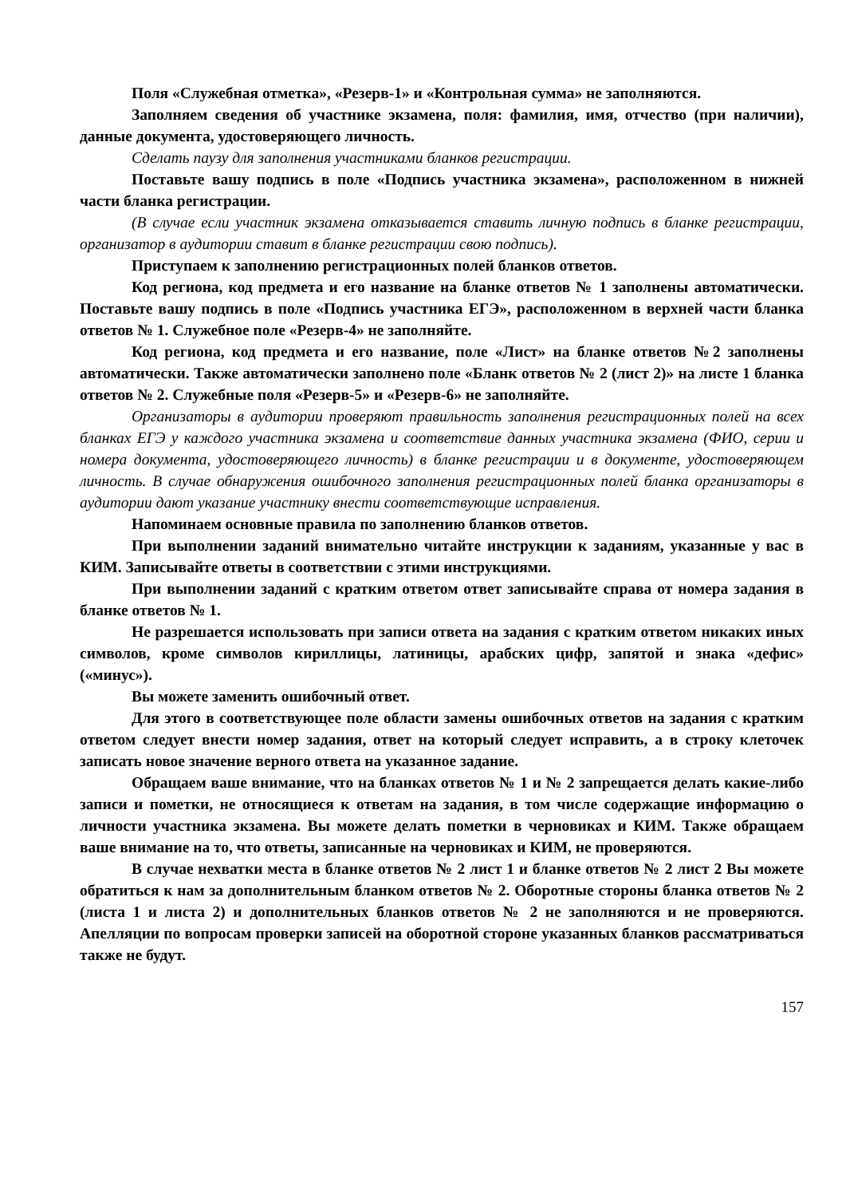Поля «Служебная отметка», «Резерв-1» и «Контрольная сумма» не заполняются.
Заполняем сведения об участнике экзамена, поля: фамилия, имя, отчество (при наличии), данные документа, удостоверяющего личность.
Сделать паузу для заполнения участниками бланков регистрации.
Поставьте вашу подпись в поле «Подпись участника экзамена», расположенном в нижней части бланка регистрации.
(В случае если участник экзамена отказывается ставить личную подпись в бланке регистрации, организатор в аудитории ставит в бланке регистрации свою подпись).
Приступаем к заполнению регистрационных полей бланков ответов.
Код региона, код предмета и его название на бланке ответов № 1 заполнены автоматически. Поставьте вашу подпись в поле «Подпись участника ЕГЭ», расположенном в верхней части бланка ответов № 1. Служебное поле «Резерв-4» не заполняйте.
Код региона, код предмета и его название, поле «Лист» на бланке ответов №2 заполнены автоматически. Также автоматически заполнено поле «Бланк ответов № 2 (лист 2)» на листе 1 бланка ответов № 2. Служебные поля «Резерв-5» и «Резерв-6» не заполняйте.
Организаторы в аудитории проверяют правильность заполнения регистрационных полей на всех бланках ЕГЭ у каждого участника экзамена и соответствие данных участника экзамена (ФИО, серии и номера документа, удостоверяющего личность) в бланке регистрации и в документе, удостоверяющем личность. В случае обнаружения ошибочного заполнения регистрационных полей бланка организаторы в аудитории дают указание участнику внести соответствующие исправления.
Напоминаем основные правила по заполнению бланков ответов.
При выполнении заданий внимательно читайте инструкции к заданиям, указанные у вас в КИМ. Записывайте ответы в соответствии с этими инструкциями.
При выполнении заданий с кратким ответом ответ записывайте справа от номера задания в бланке ответов № 1.
Не разрешается использовать при записи ответа на задания с кратким ответом никаких иных символов, кроме символов кириллицы, латиницы, арабских цифр, запятой и знака «дефис» («минус»).
Вы можете заменить ошибочный ответ.
Для этого в соответствующее поле области замены ошибочных ответов на задания с кратким ответом следует внести номер задания, ответ на который следует исправить, а в строку клеточек записать новое значение верного ответа на указанное задание.
Обращаем ваше внимание, что на бланках ответов № 1 и № 2 запрещается делать какие-либо записи и пометки, не относящиеся к ответам на задания, в том числе содержащие информацию о личности участника экзамена. Вы можете делать пометки в черновиках и КИМ. Также обращаем ваше внимание на то, что ответы, записанные на черновиках и КИМ, не проверяются.
В случае нехватки места в бланке ответов № 2 лист 1 и бланке ответов № 2 лист 2 Вы можете обратиться к нам за дополнительным бланком ответов № 2. Оборотные стороны бланка ответов № 2 (листа 1 и листа 2) и дополнительных бланков ответов № 2 не заполняются и не проверяются. Апелляции по вопросам проверки записей на оборотной стороне указанных бланков рассматриваться также не будут.
157